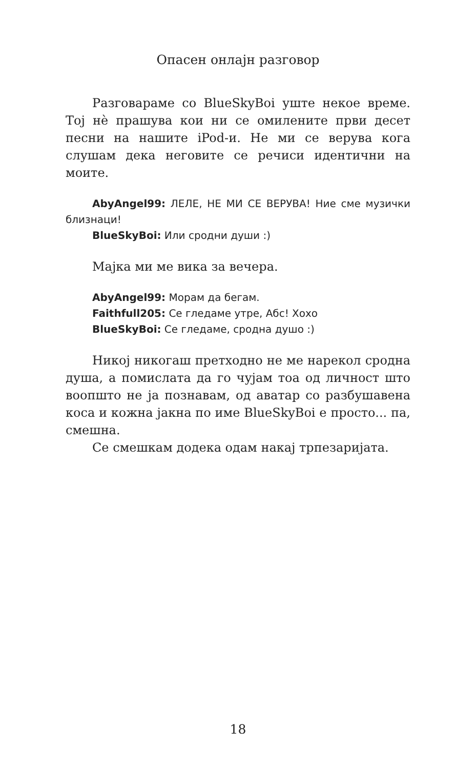Опасен онлајн разговор
Разговараме со BlueSkyBoi уште некое време. Тој нè прашува кои ни се омилените први десет песни на нашите iPod-и. Не ми се верува кога слушам дека неговите се речиси идентични на моите.
AbyAngel99: ЛЕЛЕ, НЕ МИ СЕ ВЕРУВА! Ние сме музички близнаци!
BlueSkyBoi: Или сродни души :)
Мајка ми ме вика за вечера.
AbyAngel99: Морам да бегам.
Faithfull205: Се гледаме утре, Абс! Хохо
BlueSkyBoi: Се гледаме, сродна душо :)
Никој никогаш претходно не ме нарекол сродна душа, а помислата да го чујам тоа од личност што воопшто не ја познавам, од аватар со разбушавена коса и кожна јакна по име BlueSkyBoi е просто... па, смешна.
Се смешкам додека одам накај трпезаријата.
18